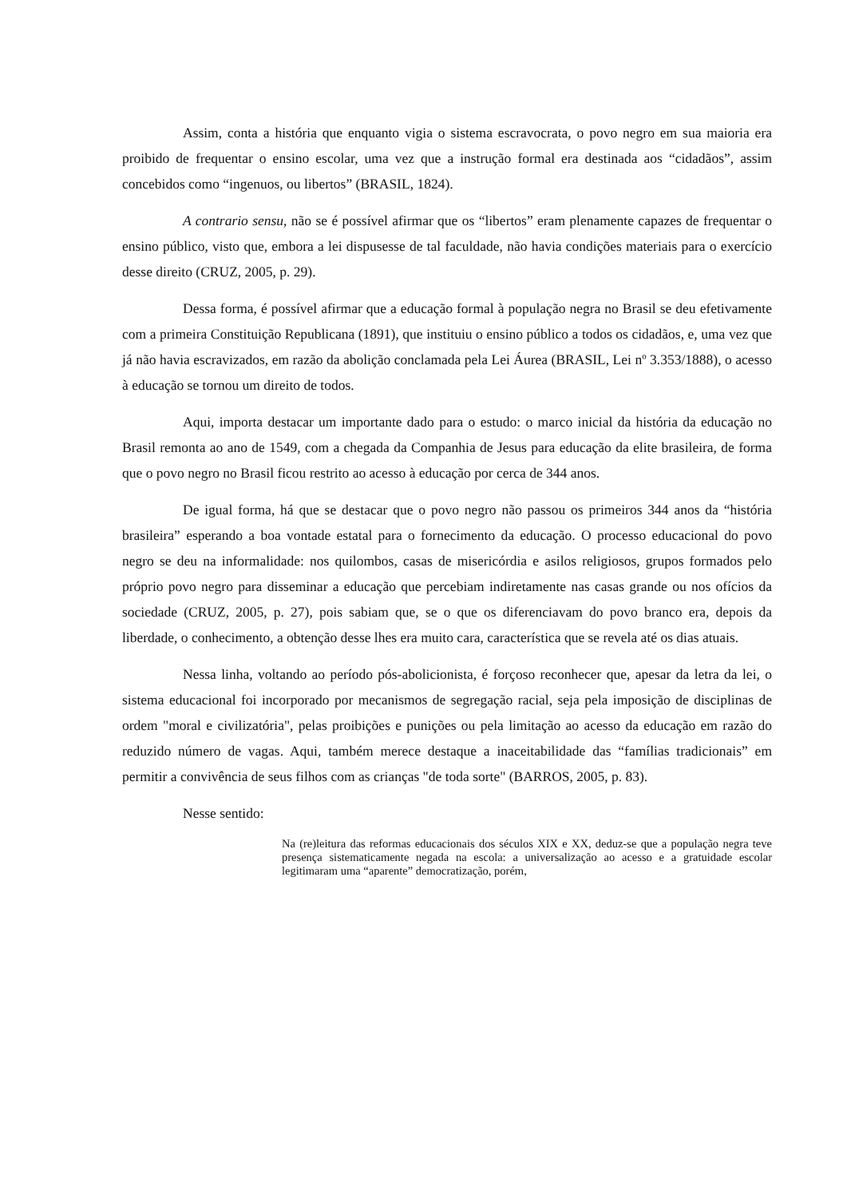Assim, conta a história que enquanto vigia o sistema escravocrata, o povo negro em sua maioria era proibido de frequentar o ensino escolar, uma vez que a instrução formal era destinada aos “cidadãos”, assim concebidos como “ingenuos, ou libertos” (BRASIL, 1824).
A contrario sensu, não se é possível afirmar que os “libertos” eram plenamente capazes de frequentar o ensino público, visto que, embora a lei dispusesse de tal faculdade, não havia condições materiais para o exercício desse direito (CRUZ, 2005, p. 29).
Dessa forma, é possível afirmar que a educação formal à população negra no Brasil se deu efetivamente com a primeira Constituição Republicana (1891), que instituiu o ensino público a todos os cidadãos, e, uma vez que já não havia escravizados, em razão da abolição conclamada pela Lei Áurea (BRASIL, Lei nº 3.353/1888), o acesso à educação se tornou um direito de todos.
Aqui, importa destacar um importante dado para o estudo: o marco inicial da história da educação no Brasil remonta ao ano de 1549, com a chegada da Companhia de Jesus para educação da elite brasileira, de forma que o povo negro no Brasil ficou restrito ao acesso à educação por cerca de 344 anos.
De igual forma, há que se destacar que o povo negro não passou os primeiros 344 anos da “história brasileira” esperando a boa vontade estatal para o fornecimento da educação. O processo educacional do povo negro se deu na informalidade: nos quilombos, casas de misericórdia e asilos religiosos, grupos formados pelo próprio povo negro para disseminar a educação que percebiam indiretamente nas casas grande ou nos ofícios da sociedade (CRUZ, 2005, p. 27), pois sabiam que, se o que os diferenciavam do povo branco era, depois da liberdade, o conhecimento, a obtenção desse lhes era muito cara, característica que se revela até os dias atuais.
Nessa linha, voltando ao período pós-abolicionista, é forçoso reconhecer que, apesar da letra da lei, o sistema educacional foi incorporado por mecanismos de segregação racial, seja pela imposição de disciplinas de ordem "moral e civilizatória", pelas proibições e punições ou pela limitação ao acesso da educação em razão do reduzido número de vagas. Aqui, também merece destaque a inaceitabilidade das “famílias tradicionais” em permitir a convivência de seus filhos com as crianças "de toda sorte" (BARROS, 2005, p. 83).
Nesse sentido:
Na (re)leitura das reformas educacionais dos séculos XIX e XX, deduz-se que a população negra teve presença sistematicamente negada na escola: a universalização ao acesso e a gratuidade escolar legitimaram uma “aparente” democratização, porém,